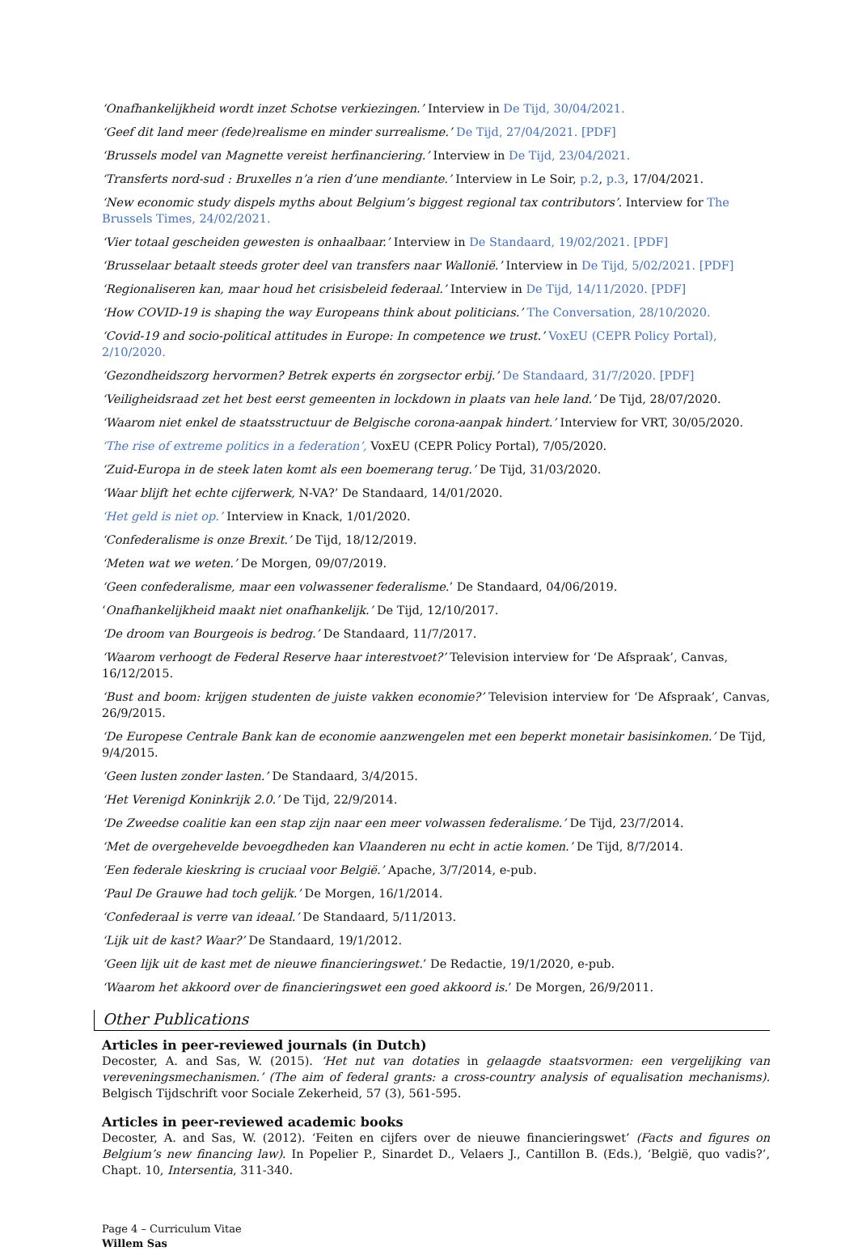‘Onafhankelijkheid wordt inzet Schotse verkiezingen.’ Interview in De Tijd, 30/04/2021.
‘Geef dit land meer (fede)realisme en minder surrealisme.’ De Tijd, 27/04/2021. [PDF]
‘Brussels model van Magnette vereist herfinanciering.’ Interview in De Tijd, 23/04/2021.
‘Transferts nord-sud : Bruxelles n’a rien d’une mendiante.’ Interview in Le Soir, p.2, p.3, 17/04/2021.
‘New economic study dispels myths about Belgium’s biggest regional tax contributors’. Interview for The Brussels Times, 24/02/2021.
‘Vier totaal gescheiden gewesten is onhaalbaar.’ Interview in De Standaard, 19/02/2021. [PDF]
‘Brusselaar betaalt steeds groter deel van transfers naar Wallonië.’ Interview in De Tijd, 5/02/2021. [PDF]
‘Regionaliseren kan, maar houd het crisisbeleid federaal.’ Interview in De Tijd, 14/11/2020. [PDF]
‘How COVID-19 is shaping the way Europeans think about politicians.’ The Conversation, 28/10/2020.
‘Covid-19 and socio-political attitudes in Europe: In competence we trust.’ VoxEU (CEPR Policy Portal), 2/10/2020.
‘Gezondheidszorg hervormen? Betrek experts én zorgsector erbij.’ De Standaard, 31/7/2020. [PDF]
‘Veiligheidsraad zet het best eerst gemeenten in lockdown in plaats van hele land.’ De Tijd, 28/07/2020.
‘Waarom niet enkel de staatsstructuur de Belgische corona-aanpak hindert.’ Interview for VRT, 30/05/2020.
‘The rise of extreme politics in a federation’, VoxEU (CEPR Policy Portal), 7/05/2020.
‘Zuid-Europa in de steek laten komt als een boemerang terug.’ De Tijd, 31/03/2020.
‘Waar blijft het echte cijferwerk, N-VA?’ De Standaard, 14/01/2020.
‘Het geld is niet op.’ Interview in Knack, 1/01/2020.
‘Confederalisme is onze Brexit.’ De Tijd, 18/12/2019.
‘Meten wat we weten.’ De Morgen, 09/07/2019.
‘Geen confederalisme, maar een volwassener federalisme.’ De Standaard, 04/06/2019.
‘Onafhankelijkheid maakt niet onafhankelijk.’ De Tijd, 12/10/2017.
‘De droom van Bourgeois is bedrog.’ De Standaard, 11/7/2017.
‘Waarom verhoogt de Federal Reserve haar interestvoet?’ Television interview for ‘De Afspraak’, Canvas, 16/12/2015.
‘Bust and boom: krijgen studenten de juiste vakken economie?’ Television interview for ‘De Afspraak’, Canvas, 26/9/2015.
‘De Europese Centrale Bank kan de economie aanzwengelen met een beperkt monetair basisinkomen.’ De Tijd, 9/4/2015.
‘Geen lusten zonder lasten.’ De Standaard, 3/4/2015.
‘Het Verenigd Koninkrijk 2.0.’ De Tijd, 22/9/2014.
‘De Zweedse coalitie kan een stap zijn naar een meer volwassen federalisme.’ De Tijd, 23/7/2014.
‘Met de overgehevelde bevoegdheden kan Vlaanderen nu echt in actie komen.’ De Tijd, 8/7/2014.
‘Een federale kieskring is cruciaal voor België.’ Apache, 3/7/2014, e-pub.
‘Paul De Grauwe had toch gelijk.’ De Morgen, 16/1/2014.
‘Confederaal is verre van ideaal.’ De Standaard, 5/11/2013.
‘Lijk uit de kast? Waar?’ De Standaard, 19/1/2012.
‘Geen lijk uit de kast met de nieuwe financieringswet.’ De Redactie, 19/1/2020, e-pub.
‘Waarom het akkoord over de financieringswet een goed akkoord is.’ De Morgen, 26/9/2011.
Other Publications
Articles in peer-reviewed journals (in Dutch)
Decoster, A. and Sas, W. (2015). ‘Het nut van dotaties in gelaagde staatsvormen: een vergelijking van vereveningsmechanismen.’ (The aim of federal grants: a cross-country analysis of equalisation mechanisms). Belgisch Tijdschrift voor Sociale Zekerheid, 57 (3), 561-595.
Articles in peer-reviewed academic books
Decoster, A. and Sas, W. (2012). ‘Feiten en cijfers over de nieuwe financieringswet’ (Facts and figures on Belgium’s new financing law). In Popelier P., Sinardet D., Velaers J., Cantillon B. (Eds.), ‘België, quo vadis?’, Chapt. 10, Intersentia, 311-340.
Page 4 – Curriculum Vitae
Willem Sas